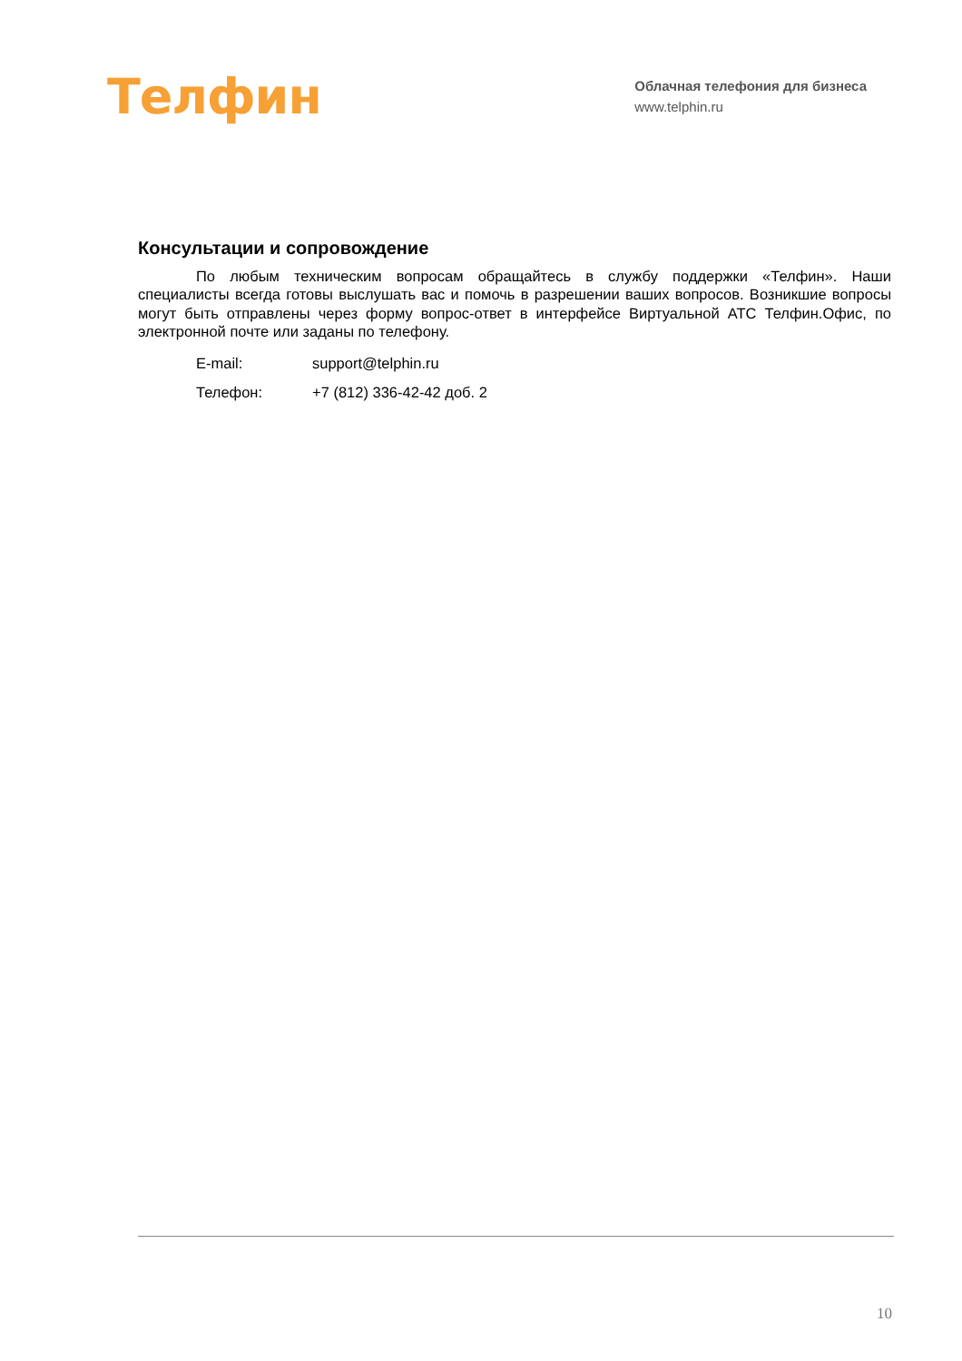Телфин
Облачная телефония для бизнеса
www.telphin.ru
Консультации и сопровождение
По любым техническим вопросам обращайтесь в службу поддержки «Телфин». Наши специалисты всегда готовы выслушать вас и помочь в разрешении ваших вопросов. Возникшие вопросы могут быть отправлены через форму вопрос-ответ в интерфейсе Виртуальной АТС Телфин.Офис, по электронной почте или заданы по телефону.
E-mail: support@telphin.ru
Телефон: +7 (812) 336-42-42 доб. 2
10